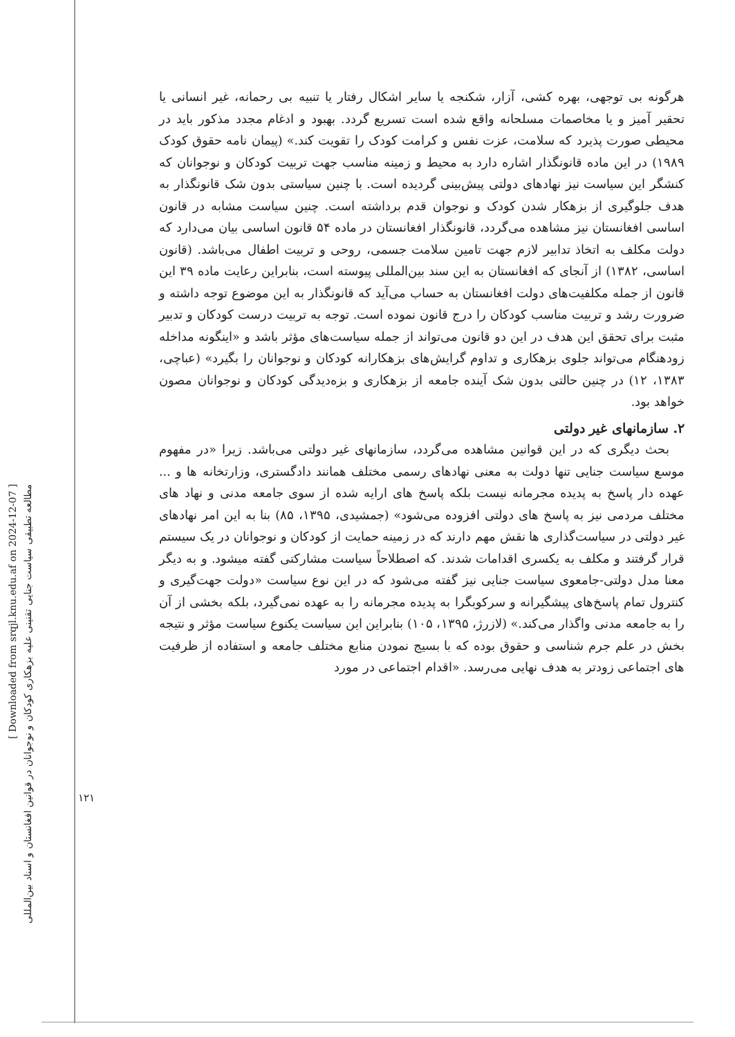[ Downloaded from srqjl.knu.edu.af on 2024-12-07 ]
مطالعه تطبیقی سیاست جنایی تقنینی علیه بزهکاری کودکان و نوجوانان در قوانین افغانستان و اسناد بین‌المللی
۱۲۱
هرگونه بی توجهی، بهره کشی، آزار، شکنجه یا سایر اشکال رفتار یا تنبیه بی رحمانه، غیر انسانی یا تحقیر آمیز و یا مخاصمات مسلحانه واقع شده است تسریع گردد. بهبود و ادغام مجدد مذکور باید در محیطی صورت پذیرد که سلامت، عزت نفس و کرامت کودک را تقویت کند.» (پیمان نامه حقوق کودک ۱۹۸۹) در این ماده قانونگذار اشاره دارد به محیط و زمینه مناسب جهت تربیت کودکان و نوجوانان که کنشگر این سیاست نیز نهادهای دولتی پیش‌بینی گردیده است. با چنین سیاستی بدون شک قانونگذار به هدف جلوگیری از بزهکار شدن کودک و نوجوان قدم برداشته است. چنین سیاست مشابه در قانون اساسی افغانستان نیز مشاهده می‌گردد، قانونگذار افغانستان در ماده ۵۴ قانون اساسی بیان می‌دارد که دولت مکلف به اتخاذ تدابیر لازم جهت تامین سلامت جسمی، روحی و تربیت اطفال می‌باشد. (قانون اساسی، ۱۳۸۲) از آنجای که افغانستان به این سند بین‌المللی پیوسته است، بنابراین رعایت ماده ۳۹ این قانون از جمله مکلفیت‌های دولت افغانستان به حساب می‌آید که قانونگذار به این موضوع توجه داشته و ضرورت رشد و تربیت مناسب کودکان را درج قانون نموده است. توجه به تربیت درست کودکان و تدبیر مثبت برای تحقق این هدف در این دو قانون می‌تواند از جمله سیاست‌های مؤثر باشد و «اینگونه مداخله زودهنگام می‌تواند جلوی بزهکاری و تداوم گرایش‌های بزهکارانه کودکان و نوجوانان را بگیرد» (عباچی، ۱۳۸۳، ۱۲) در چنین حالتی بدون شک آینده جامعه از بزهکاری و بزه‌دیدگی کودکان و نوجوانان مصون خواهد بود.
۲. سازمانهای غیر دولتی
بحث دیگری که در این قوانین مشاهده می‌گردد، سازمانهای غیر دولتی می‌باشد. زیرا «در مفهوم موسع سیاست جنایی تنها دولت به معنی نهادهای رسمی مختلف همانند دادگستری، وزارتخانه ها و ... عهده دار پاسخ به پدیده مجرمانه نیست بلکه پاسخ های ارایه شده از سوی جامعه مدنی و نهاد های مختلف مردمی نیز به پاسخ های دولتی افزوده می‌شود» (جمشیدی، ۱۳۹۵، ۸۵) بنا به این امر نهادهای غیر دولتی در سیاست‌گذاری ها نقش مهم دارند که در زمینه حمایت از کودکان و نوجوانان در یک سیستم قرار گرفتند و مکلف به یکسری اقدامات شدند. که اصطلاحاً سیاست مشارکتی گفته میشود. و به دیگر معنا مدل دولتی-جامعوی سیاست جنایی نیز گفته می‌شود که در این نوع سیاست «دولت جهت‌گیری و کنترول تمام پاسخ‌های پیشگیرانه و سرکوبگرا به پدیده مجرمانه را به عهده نمی‌گیرد، بلکه بخشی از آن را به جامعه مدنی واگذار می‌کند.» (لازرژ، ۱۳۹۵، ۱۰۵) بنابراین این سیاست یکنوع سیاست مؤثر و نتیجه بخش در علم جرم شناسی و حقوق بوده که با بسیج نمودن منابع مختلف جامعه و استفاده از ظرفیت های اجتماعی زودتر به هدف نهایی می‌رسد. «اقدام اجتماعی در مورد